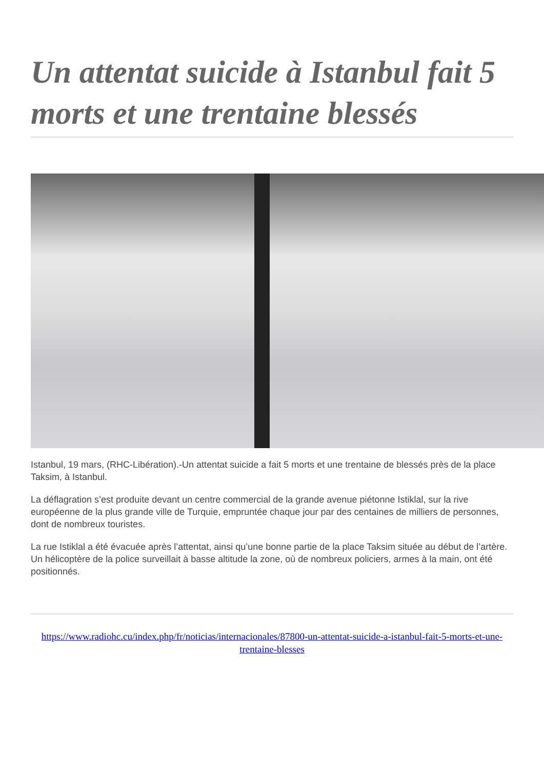Un attentat suicide à Istanbul fait 5 morts et une trentaine blessés
Istanbul, 19 mars, (RHC-Libération).-Un attentat suicide a fait 5 morts et une trentaine de blessés près de la place Taksim, à Istanbul.
La déflagration s’est produite devant un centre commercial de la grande avenue piétonne Istiklal, sur la rive européenne de la plus grande ville de Turquie, empruntée chaque jour par des centaines de milliers de personnes, dont de nombreux touristes.
La rue Istiklal a été évacuée après l’attentat, ainsi qu’une bonne partie de la place Taksim située au début de l’artère. Un hélicoptère de la police surveillait à basse altitude la zone, où de nombreux policiers, armes à la main, ont été positionnés.
https://www.radiohc.cu/index.php/fr/noticias/internacionales/87800-un-attentat-suicide-a-istanbul-fait-5-morts-et-une-trentaine-blesses